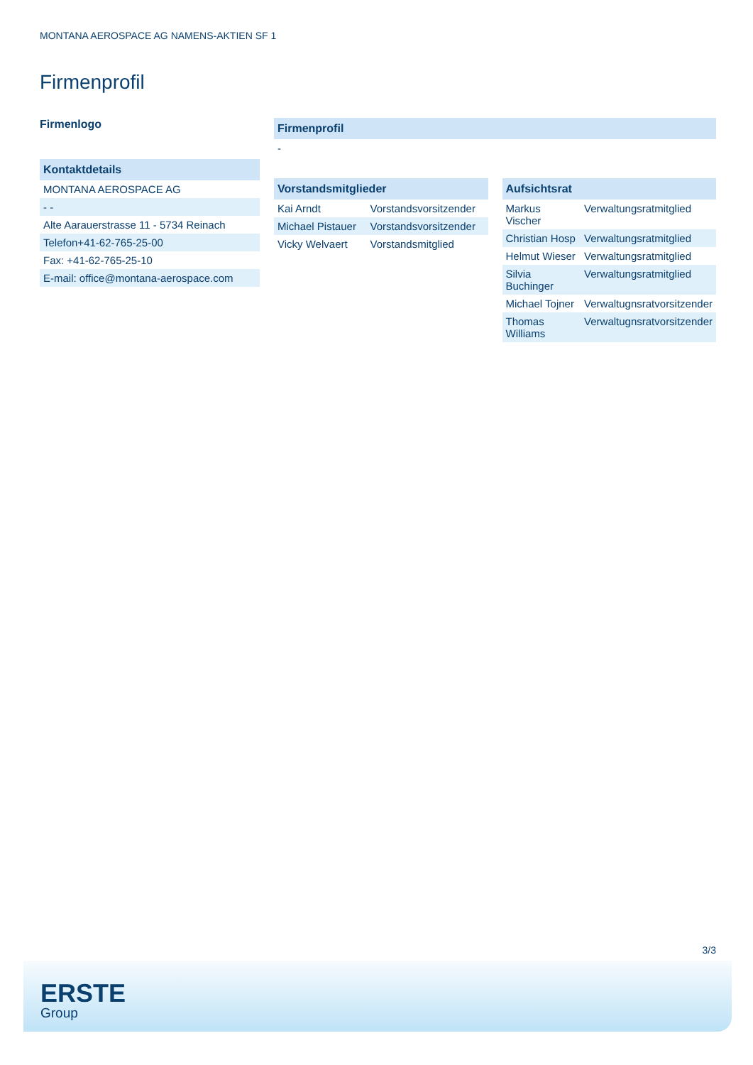MONTANA AEROSPACE AG NAMENS-AKTIEN SF 1
Firmenprofil
Firmenlogo
| Kontaktdetails |
| --- |
| MONTANA AEROSPACE AG |
| - - |
| Alte Aarauerstrasse 11 - 5734 Reinach |
| Telefon+41-62-765-25-00 |
| Fax: +41-62-765-25-10 |
| E-mail: office@montana-aerospace.com |
| Firmenprofil |
| --- |
| - |
| Vorstandsmitglieder | |
| --- | --- |
| Kai Arndt | Vorstandsvorsitzender |
| Michael Pistauer | Vorstandsvorsitzender |
| Vicky Welvaert | Vorstandsmitglied |
| Aufsichtsrat | |
| --- | --- |
| Markus Vischer | Verwaltungsratmitglied |
| Christian Hosp | Verwaltungsratmitglied |
| Helmut Wieser | Verwaltungsratmitglied |
| Silvia Buchinger | Verwaltungsratmitglied |
| Michael Tojner | Verwaltugnsratvorsitzender |
| Thomas Williams | Verwaltugnsratvorsitzender |
3/3
ERSTE
Group